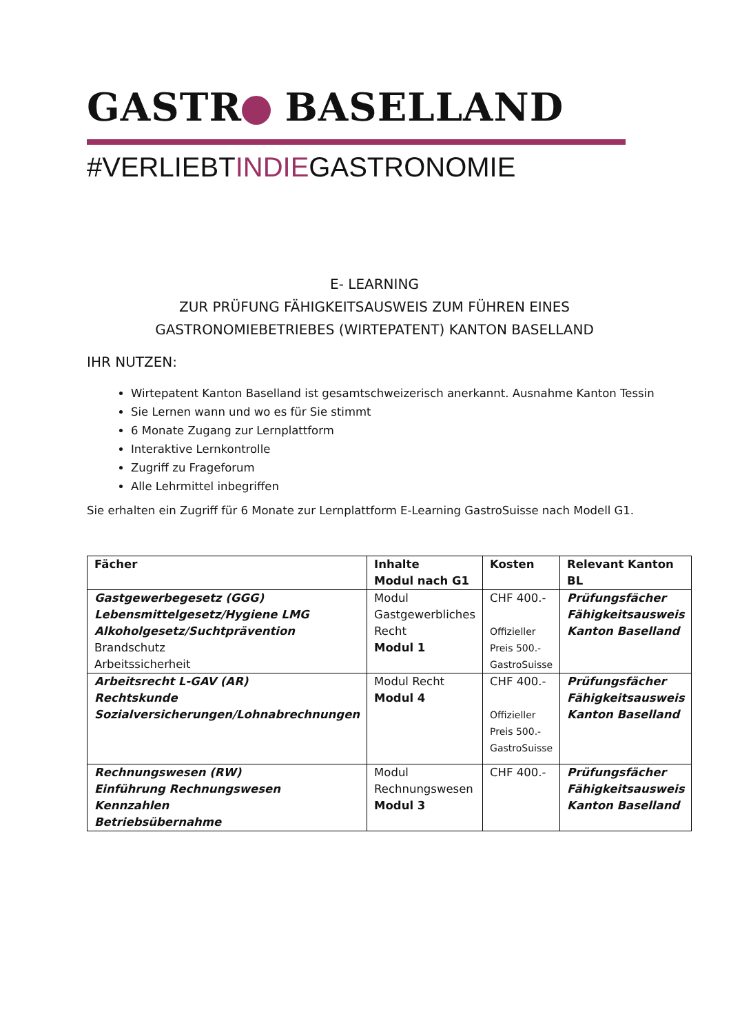GASTR BASELLAND
#VERLIEBTINDIEGASTRONOMIE
E- LEARNING
ZUR PRÜFUNG FÄHIGKEITSAUSWEIS ZUM FÜHREN EINES
GASTRONOMIEBETRIEBES (WIRTEPATENT) KANTON BASELLAND
IHR NUTZEN:
Wirtepatent Kanton Baselland ist gesamtschweizerisch anerkannt. Ausnahme Kanton Tessin
Sie Lernen wann und wo es für Sie stimmt
6 Monate Zugang zur Lernplattform
Interaktive Lernkontrolle
Zugriff zu Frageforum
Alle Lehrmittel inbegriffen
Sie erhalten ein Zugriff für 6 Monate zur Lernplattform E-Learning GastroSuisse nach Modell G1.
| Fächer | Inhalte Modul nach G1 | Kosten | Relevant Kanton BL |
| --- | --- | --- | --- |
| Gastgewerbegesetz (GGG) Lebensmittelgesetz/Hygiene LMG Alkoholgesetz/Suchtprävention Brandschutz Arbeitssicherheit | Modul Gastgewerbliches Recht Modul 1 | CHF 400.- Offizieller Preis 500.- GastroSuisse | Prüfungsfächer Fähigkeitsausweis Kanton Baselland |
| Arbeitsrecht L-GAV (AR) Rechtskunde Sozialversicherungen/Lohnabrechnungen | Modul Recht Modul 4 | CHF 400.- Offizieller Preis 500.- GastroSuisse | Prüfungsfächer Fähigkeitsausweis Kanton Baselland |
| Rechnungswesen (RW) Einführung Rechnungswesen Kennzahlen Betriebsübernahme | Modul Rechnungswesen Modul 3 | CHF 400.- | Prüfungsfächer Fähigkeitsausweis Kanton Baselland |